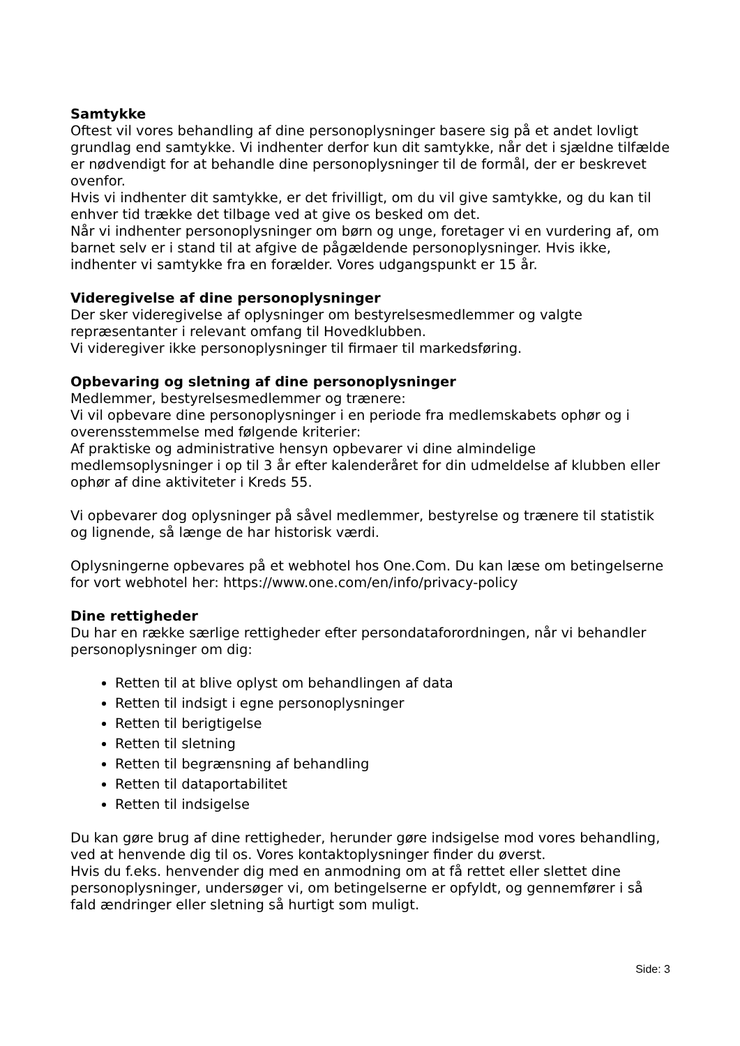Samtykke
Oftest vil vores behandling af dine personoplysninger basere sig på et andet lovligt grundlag end samtykke. Vi indhenter derfor kun dit samtykke, når det i sjældne tilfælde er nødvendigt for at behandle dine personoplysninger til de formål, der er beskrevet ovenfor.
Hvis vi indhenter dit samtykke, er det frivilligt, om du vil give samtykke, og du kan til enhver tid trække det tilbage ved at give os besked om det.
Når vi indhenter personoplysninger om børn og unge, foretager vi en vurdering af, om barnet selv er i stand til at afgive de pågældende personoplysninger. Hvis ikke, indhenter vi samtykke fra en forælder. Vores udgangspunkt er 15 år.
Videregivelse af dine personoplysninger
Der sker videregivelse af oplysninger om bestyrelsesmedlemmer og valgte repræsentanter i relevant omfang til Hovedklubben.
Vi videregiver ikke personoplysninger til firmaer til markedsføring.
Opbevaring og sletning af dine personoplysninger
Medlemmer, bestyrelsesmedlemmer og trænere:
Vi vil opbevare dine personoplysninger i en periode fra medlemskabets ophør og i overensstemmelse med følgende kriterier:
Af praktiske og administrative hensyn opbevarer vi dine almindelige medlemsoplysninger i op til 3 år efter kalenderåret for din udmeldelse af klubben eller ophør af dine aktiviteter i Kreds 55.
Vi opbevarer dog oplysninger på såvel medlemmer, bestyrelse og trænere til statistik og lignende, så længe de har historisk værdi.
Oplysningerne opbevares på et webhotel hos One.Com. Du kan læse om betingelserne for vort webhotel her: https://www.one.com/en/info/privacy-policy
Dine rettigheder
Du har en række særlige rettigheder efter persondataforordningen, når vi behandler personoplysninger om dig:
Retten til at blive oplyst om behandlingen af data
Retten til indsigt i egne personoplysninger
Retten til berigtigelse
Retten til sletning
Retten til begrænsning af behandling
Retten til dataportabilitet
Retten til indsigelse
Du kan gøre brug af dine rettigheder, herunder gøre indsigelse mod vores behandling, ved at henvende dig til os. Vores kontaktoplysninger finder du øverst.
Hvis du f.eks. henvender dig med en anmodning om at få rettet eller slettet dine personoplysninger, undersøger vi, om betingelserne er opfyldt, og gennemfører i så fald ændringer eller sletning så hurtigt som muligt.
Side: 3